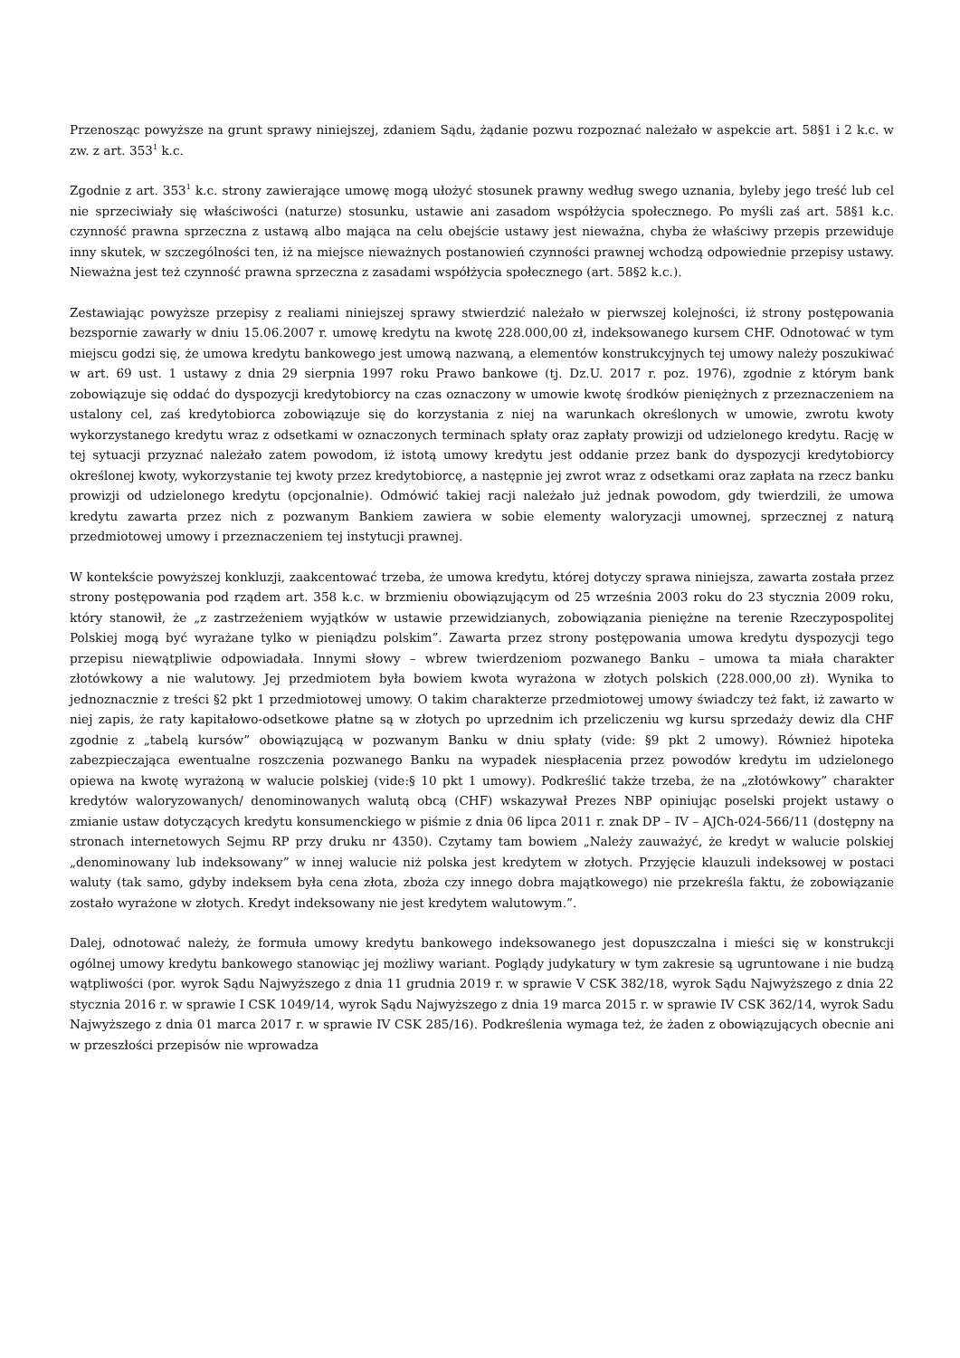Przenosząc powyższe na grunt sprawy niniejszej, zdaniem Sądu, żądanie pozwu rozpoznać należało w aspekcie art. 58§1 i 2 k.c. w zw. z art. 353<sup>1</sup> k.c.
Zgodnie z art. 353<sup>1</sup> k.c. strony zawierające umowę mogą ułożyć stosunek prawny według swego uznania, byleby jego treść lub cel nie sprzeciwiały się właściwości (naturze) stosunku, ustawie ani zasadom współżycia społecznego. Po myśli zaś art. 58§1 k.c. czynność prawna sprzeczna z ustawą albo mająca na celu obejście ustawy jest nieważna, chyba że właściwy przepis przewiduje inny skutek, w szczególności ten, iż na miejsce nieważnych postanowień czynności prawnej wchodzą odpowiednie przepisy ustawy. Nieważna jest też czynność prawna sprzeczna z zasadami współżycia społecznego (art. 58§2 k.c.).
Zestawiając powyższe przepisy z realiami niniejszej sprawy stwierdzić należało w pierwszej kolejności, iż strony postępowania bezspornie zawarły w dniu 15.06.2007 r. umowę kredytu na kwotę 228.000,00 zł, indeksowanego kursem CHF. Odnotować w tym miejscu godzi się, że umowa kredytu bankowego jest umową nazwaną, a elementów konstrukcyjnych tej umowy należy poszukiwać w art. 69 ust. 1 ustawy z dnia 29 sierpnia 1997 roku Prawo bankowe (tj. Dz.U. 2017 r. poz. 1976), zgodnie z którym bank zobowiązuje się oddać do dyspozycji kredytobiorcy na czas oznaczony w umowie kwotę środków pieniężnych z przeznaczeniem na ustalony cel, zaś kredytobiorca zobowiązuje się do korzystania z niej na warunkach określonych w umowie, zwrotu kwoty wykorzystanego kredytu wraz z odsetkami w oznaczonych terminach spłaty oraz zapłaty prowizji od udzielonego kredytu. Rację w tej sytuacji przyznać należało zatem powodom, iż istotą umowy kredytu jest oddanie przez bank do dyspozycji kredytobiorcy określonej kwoty, wykorzystanie tej kwoty przez kredytobiorcę, a następnie jej zwrot wraz z odsetkami oraz zapłata na rzecz banku prowizji od udzielonego kredytu (opcjonalnie). Odmówić takiej racji należało już jednak powodom, gdy twierdzili, że umowa kredytu zawarta przez nich z pozwanym Bankiem zawiera w sobie elementy waloryzacji umownej, sprzecznej z naturą przedmiotowej umowy i przeznaczeniem tej instytucji prawnej.
W kontekście powyższej konkluzji, zaakcentować trzeba, że umowa kredytu, której dotyczy sprawa niniejsza, zawarta została przez strony postępowania pod rządem art. 358 k.c. w brzmieniu obowiązującym od 25 września 2003 roku do 23 stycznia 2009 roku, który stanowił, że „z zastrzeżeniem wyjątków w ustawie przewidzianych, zobowiązania pieniężne na terenie Rzeczypospolitej Polskiej mogą być wyrażane tylko w pieniądzu polskim”. Zawarta przez strony postępowania umowa kredytu dyspozycji tego przepisu niewątpliwie odpowiadała. Innymi słowy – wbrew twierdzeniom pozwanego Banku – umowa ta miała charakter złotówkowy a nie walutowy. Jej przedmiotem była bowiem kwota wyrażona w złotych polskich (228.000,00 zł). Wynika to jednoznacznie z treści §2 pkt 1 przedmiotowej umowy. O takim charakterze przedmiotowej umowy świadczy też fakt, iż zawarto w niej zapis, że raty kapitałowo-odsetkowe płatne są w złotych po uprzednim ich przeliczeniu wg kursu sprzedaży dewiz dla CHF zgodnie z „tabelą kursów” obowiązującą w pozwanym Banku w dniu spłaty (vide: §9 pkt 2 umowy). Również hipoteka zabezpieczająca ewentualne roszczenia pozwanego Banku na wypadek niespłacenia przez powodów kredytu im udzielonego opiewa na kwotę wyrażoną w walucie polskiej (vide:§ 10 pkt 1 umowy). Podkreślić także trzeba, że na „złotówkowy” charakter kredytów waloryzowanych/ denominowanych walutą obcą (CHF) wskazywał Prezes NBP opiniując poselski projekt ustawy o zmianie ustaw dotyczących kredytu konsumenckiego w piśmie z dnia 06 lipca 2011 r. znak DP – IV – AJCh-024-566/11 (dostępny na stronach internetowych Sejmu RP przy druku nr 4350). Czytamy tam bowiem „Należy zauważyć, że kredyt w walucie polskiej „denominowany lub indeksowany” w innej walucie niż polska jest kredytem w złotych. Przyjęcie klauzuli indeksowej w postaci waluty (tak samo, gdyby indeksem była cena złota, zboża czy innego dobra majątkowego) nie przekreśla faktu, że zobowiązanie zostało wyrażone w złotych. Kredyt indeksowany nie jest kredytem walutowym.”.
Dalej, odnotować należy, że formuła umowy kredytu bankowego indeksowanego jest dopuszczalna i mieści się w konstrukcji ogólnej umowy kredytu bankowego stanowiąc jej możliwy wariant. Poglądy judykatury w tym zakresie są ugruntowane i nie budzą wątpliwości (por. wyrok Sądu Najwyższego z dnia 11 grudnia 2019 r. w sprawie V CSK 382/18, wyrok Sądu Najwyższego z dnia 22 stycznia 2016 r. w sprawie I CSK 1049/14, wyrok Sądu Najwyższego z dnia 19 marca 2015 r. w sprawie IV CSK 362/14, wyrok Sadu Najwyższego z dnia 01 marca 2017 r. w sprawie IV CSK 285/16). Podkreślenia wymaga też, że żaden z obowiązujących obecnie ani w przeszłości przepisów nie wprowadza